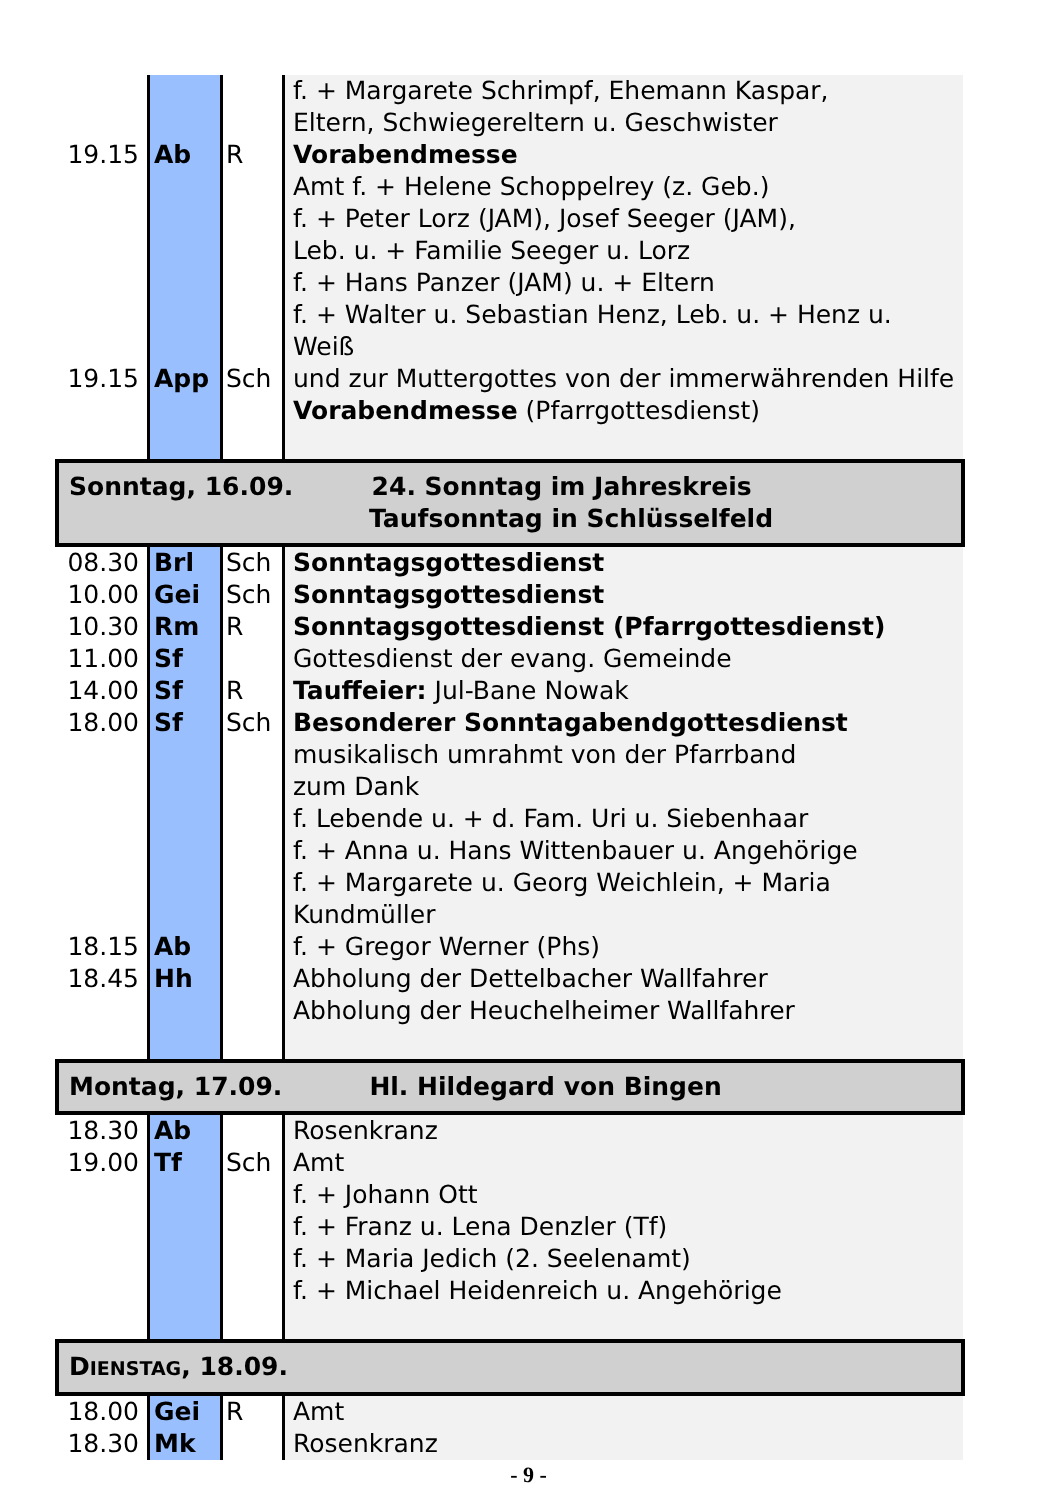| 19.15 19.15 | Ab App | R Sch | f. + Margarete Schrimpf, Ehemann Kaspar, Eltern, Schwiegereltern u. Geschwister Vorabendmesse Amt f. + Helene Schoppelrey (z. Geb.) f. + Peter Lorz (JAM), Josef Seeger (JAM), Leb. u. + Familie Seeger u. Lorz f. + Hans Panzer (JAM) u. + Eltern f. + Walter u. Sebastian Henz, Leb. u. + Henz u. Weiß und zur Muttergottes von der immerwährenden Hilfe Vorabendmesse (Pfarrgottesdienst) |
| Sonntag, 16.09. 24. Sonntag im Jahreskreis Taufsonntag in Schlüsselfeld | | | |
| 08.30 10.00 10.30 11.00 14.00 18.00 18.15 18.45 | Brl Gei Rm Sf Sf Sf Ab Hh | Sch Sch R R Sch | Sonntagsgottesdienst Sonntagsgottesdienst Sonntagsgottesdienst (Pfarrgottesdienst) Gottesdienst der evang. Gemeinde Tauffeier: Jul-Bane Nowak Besonderer Sonntagabendgottesdienst musikalisch umrahmt von der Pfarrband zum Dank f. Lebende u. + d. Fam. Uri u. Siebenhaar f. + Anna u. Hans Wittenbauer u. Angehörige f. + Margarete u. Georg Weichlein, + Maria Kundmüller f. + Gregor Werner (Phs) Abholung der Dettelbacher Wallfahrer Abholung der Heuchelheimer Wallfahrer |
| Montag, 17.09. Hl. Hildegard von Bingen | | | |
| 18.30 19.00 | Ab Tf | Sch | Rosenkranz Amt f. + Johann Ott f. + Franz u. Lena Denzler (Tf) f. + Maria Jedich (2. Seelenamt) f. + Michael Heidenreich u. Angehörige |
| D IENSTAG , 18.09. | | | |
| 18.00 18.30 | Gei Mk | R | Amt Rosenkranz |
- 9 -